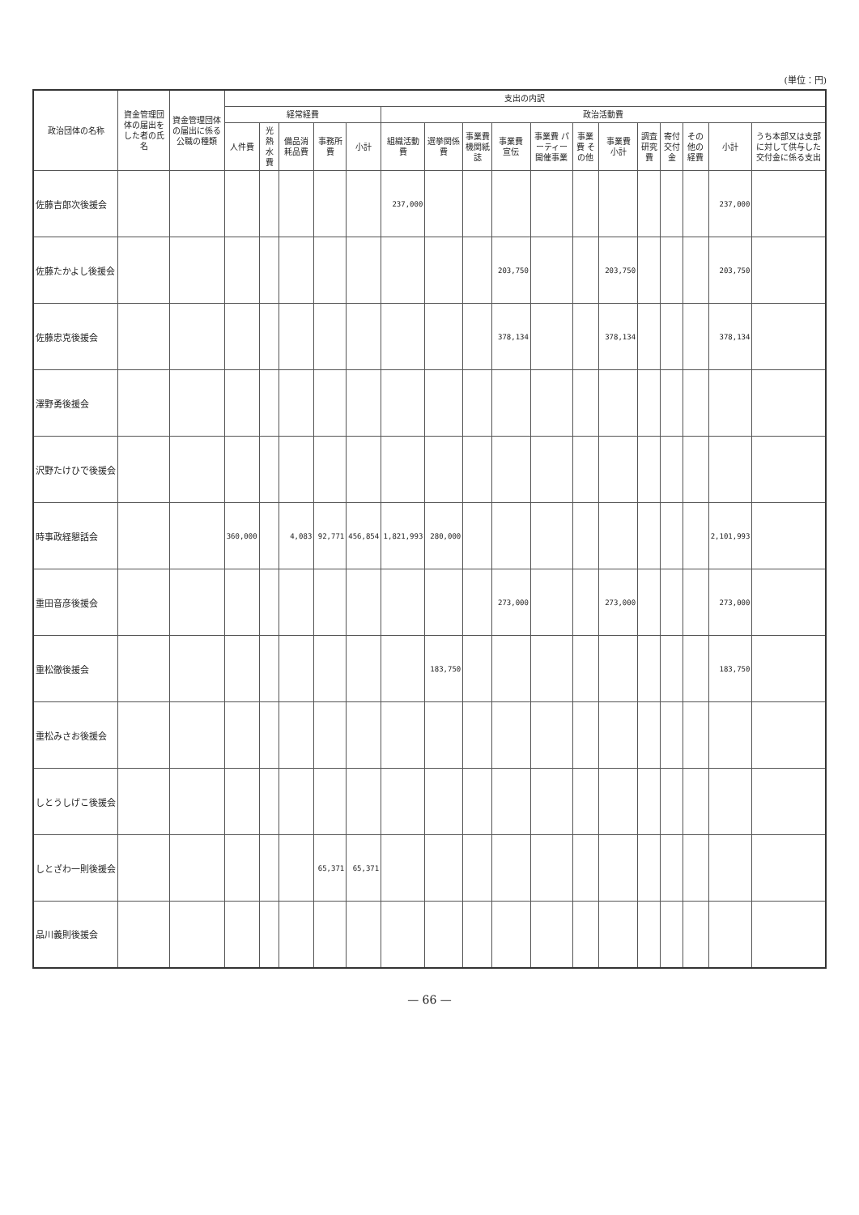(単位：円)
| 政治団体の名称 | 資金管理団体の届出をした者の氏名 | 資金管理団体の届出に係る公職の種類 | 支出の内訳 | | | | | | | | | | | | | | | | |
| --- | --- | --- | --- | --- | --- | --- | --- | --- | --- | --- | --- | --- | --- | --- | --- | --- | --- | --- | --- |
| | | | 経常経費 | | | | | 政治活動費 | | | | | | | | | | | |
| | | | 人件費 | 光熱水費 | 備品消耗品費 | 事務所費 | 小計 | 組織活動費 | 選挙関係費 | 事業費 機関紙誌 | 事業費 宣伝 | 事業費 パーティー開催事業 | 事業費 その他 | 事業費 小計 | 調査研究費 | 寄付交付金 | その他の経費 | 小計 | うち本部又は支部に対して供与した交付金に係る支出 |
| 佐藤吉郎次後援会 | | | | | | | | 237,000 | | | | | | | | | | 237,000 | |
| 佐藤たかよし後援会 | | | | | | | | | | | 203,750 | | | 203,750 | | | | 203,750 | |
| 佐藤忠克後援会 | | | | | | | | | | | 378,134 | | | 378,134 | | | | 378,134 | |
| 澤野勇後援会 | | | | | | | | | | | | | | | | | | | |
| 沢野たけひで後援会 | | | | | | | | | | | | | | | | | | | |
| 時事政経懇話会 | | | 360,000 | | 4,083 | 92,771 | 456,854 | 1,821,993 | 280,000 | | | | | | | | | 2,101,993 | |
| 重田音彦後援会 | | | | | | | | | | | 273,000 | | | 273,000 | | | | 273,000 | |
| 重松徹後援会 | | | | | | | | | 183,750 | | | | | | | | | 183,750 | |
| 重松みさお後援会 | | | | | | | | | | | | | | | | | | | |
| しとうしげこ後援会 | | | | | | | | | | | | | | | | | | | |
| しとざわ一則後援会 | | | | | | 65,371 | 65,371 | | | | | | | | | | | | |
| 品川義則後援会 | | | | | | | | | | | | | | | | | | | |
— 66 —